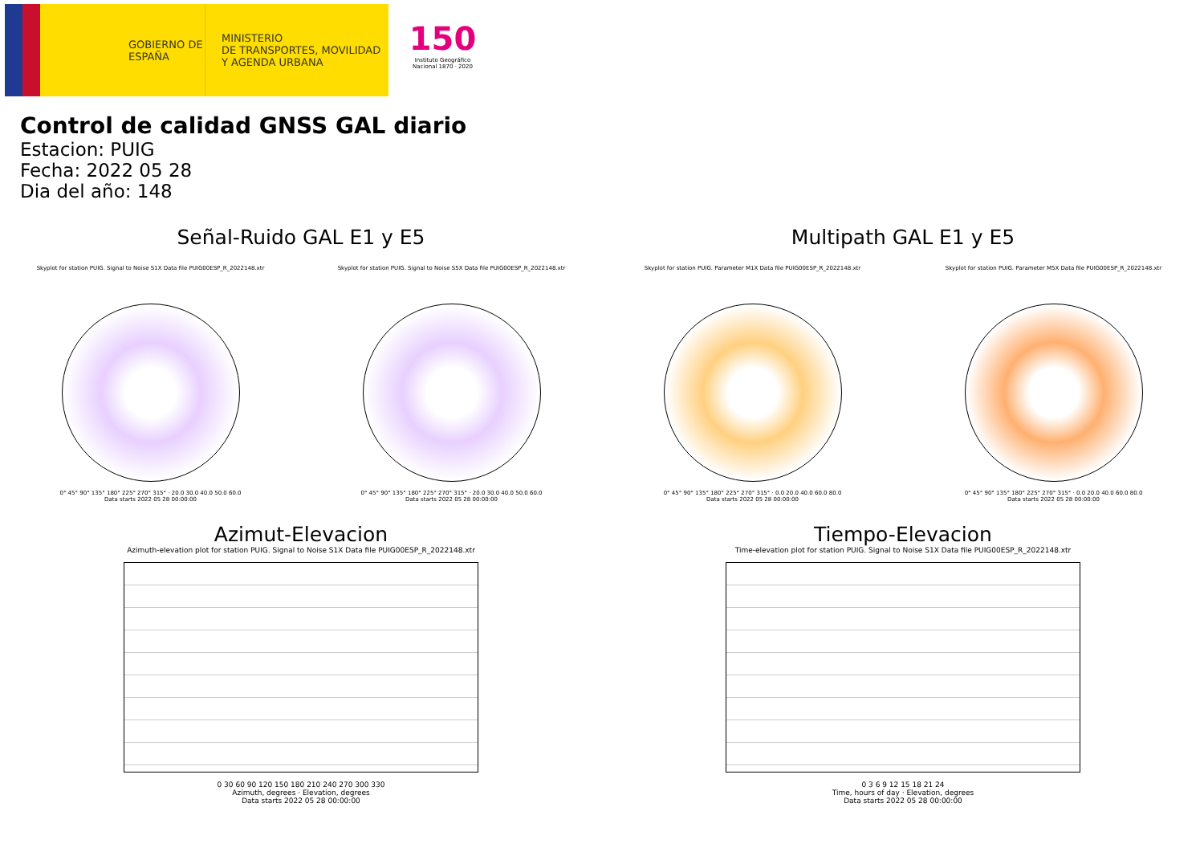GOBIERNO DE ESPAÑA
MINISTERIO
DE TRANSPORTES, MOVILIDAD
Y AGENDA URBANA
150
Instituto Geográfico Nacional 1870 · 2020
Control de calidad GNSS GAL diario
Estacion: PUIG
Fecha: 2022 05 28
Dia del año: 148
Señal-Ruido GAL E1 y E5
Skyplot for station PUIG. Signal to Noise S1X Data file PUIG00ESP_R_2022148.xtr
0° 45° 90° 135° 180° 225° 270° 315° · 20.0 30.0 40.0 50.0 60.0
Data starts 2022 05 28 00:00:00
Skyplot for station PUIG. Signal to Noise S5X Data file PUIG00ESP_R_2022148.xtr
0° 45° 90° 135° 180° 225° 270° 315° · 20.0 30.0 40.0 50.0 60.0
Data starts 2022 05 28 00:00:00
Multipath GAL E1 y E5
Skyplot for station PUIG. Parameter M1X Data file PUIG00ESP_R_2022148.xtr
0° 45° 90° 135° 180° 225° 270° 315° · 0.0 20.0 40.0 60.0 80.0
Data starts 2022 05 28 00:00:00
Skyplot for station PUIG. Parameter M5X Data file PUIG00ESP_R_2022148.xtr
0° 45° 90° 135° 180° 225° 270° 315° · 0.0 20.0 40.0 60.0 80.0
Data starts 2022 05 28 00:00:00
Azimut-Elevacion
Azimuth-elevation plot for station PUIG. Signal to Noise S1X Data file PUIG00ESP_R_2022148.xtr
0 30 60 90 120 150 180 210 240 270 300 330
Azimuth, degrees · Elevation, degrees
Data starts 2022 05 28 00:00:00
Tiempo-Elevacion
Time-elevation plot for station PUIG. Signal to Noise S1X Data file PUIG00ESP_R_2022148.xtr
0 3 6 9 12 15 18 21 24
Time, hours of day · Elevation, degrees
Data starts 2022 05 28 00:00:00